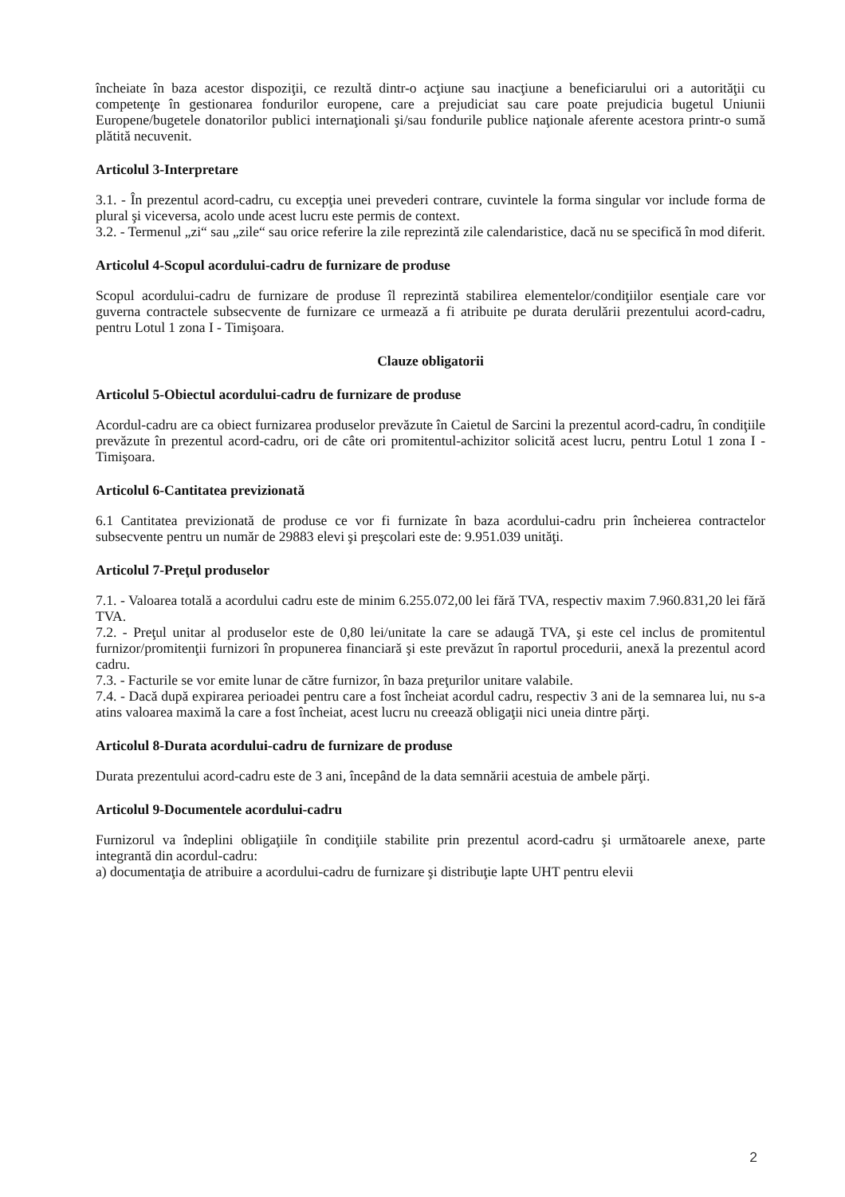încheiate în baza acestor dispoziţii, ce rezultă dintr-o acţiune sau inacţiune a beneficiarului ori a autorităţii cu competenţe în gestionarea fondurilor europene, care a prejudiciat sau care poate prejudicia bugetul Uniunii Europene/bugetele donatorilor publici internaţionali şi/sau fondurile publice naţionale aferente acestora printr-o sumă plătită necuvenit.
Articolul 3-Interpretare
3.1. - În prezentul acord-cadru, cu excepţia unei prevederi contrare, cuvintele la forma singular vor include forma de plural şi viceversa, acolo unde acest lucru este permis de context.
3.2. - Termenul „zi“ sau „zile“ sau orice referire la zile reprezintă zile calendaristice, dacă nu se specifică în mod diferit.
Articolul 4-Scopul acordului-cadru de furnizare de produse
Scopul acordului-cadru de furnizare de produse îl reprezintă stabilirea elementelor/condiţiilor esenţiale care vor guverna contractele subsecvente de furnizare ce urmează a fi atribuite pe durata derulării prezentului acord-cadru, pentru Lotul 1 zona I - Timişoara.
Clauze obligatorii
Articolul 5-Obiectul acordului-cadru de furnizare de produse
Acordul-cadru are ca obiect furnizarea produselor prevăzute în Caietul de Sarcini la prezentul acord-cadru, în condiţiile prevăzute în prezentul acord-cadru, ori de câte ori promitentul-achizitor solicită acest lucru, pentru Lotul 1 zona I - Timişoara.
Articolul 6-Cantitatea previzionată
6.1 Cantitatea previzionată de produse ce vor fi furnizate în baza acordului-cadru prin încheierea contractelor subsecvente pentru un număr de 29883 elevi şi preşcolari este de: 9.951.039 unităţi.
Articolul 7-Preţul produselor
7.1. - Valoarea totală a acordului cadru este de minim 6.255.072,00 lei fără TVA, respectiv maxim 7.960.831,20 lei fără TVA.
7.2. - Preţul unitar al produselor este de 0,80 lei/unitate la care se adaugă TVA, şi este cel inclus de promitentul furnizor/promitenţii furnizori în propunerea financiară şi este prevăzut în raportul procedurii, anexă la prezentul acord cadru.
7.3. - Facturile se vor emite lunar de către furnizor, în baza preţurilor unitare valabile.
7.4. - Dacă după expirarea perioadei pentru care a fost încheiat acordul cadru, respectiv 3 ani de la semnarea lui, nu s-a atins valoarea maximă la care a fost încheiat, acest lucru nu creează obligaţii nici uneia dintre părţi.
Articolul 8-Durata acordului-cadru de furnizare de produse
Durata prezentului acord-cadru este de 3 ani, începând de la data semnării acestuia de ambele părţi.
Articolul 9-Documentele acordului-cadru
Furnizorul va îndeplini obligaţiile în condiţiile stabilite prin prezentul acord-cadru şi următoarele anexe, parte integrantă din acordul-cadru:
a) documentaţia de atribuire a acordului-cadru de furnizare şi distribuţie lapte UHT pentru elevii
2